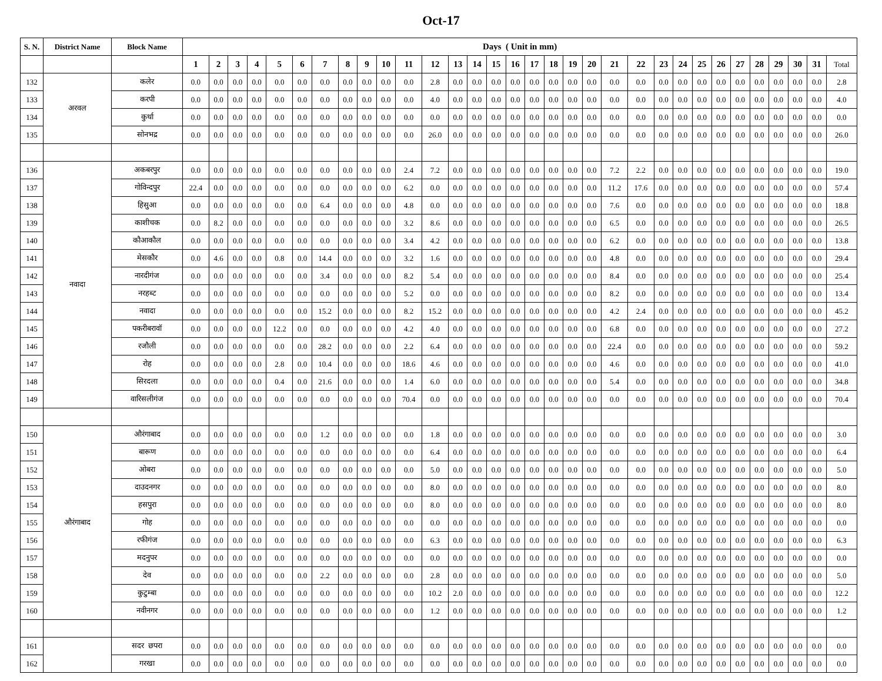Oct-17
| S. N. | District Name | Block Name | Days ( Unit in mm) | | | | | | | | | | | | | | | | | | | | | | | | | | | | | | | |
| --- | --- | --- | --- | --- | --- | --- | --- | --- | --- | --- | --- | --- | --- | --- | --- | --- | --- | --- | --- | --- | --- | --- | --- | --- | --- | --- | --- | --- | --- | --- | --- | --- | --- | --- |
| | | | 1 | 2 | 3 | 4 | 5 | 6 | 7 | 8 | 9 | 10 | 11 | 12 | 13 | 14 | 15 | 16 | 17 | 18 | 19 | 20 | 21 | 22 | 23 | 24 | 25 | 26 | 27 | 28 | 29 | 30 | 31 | Total |
| 132 | अरवल | कलेर | 0.0 | 0.0 | 0.0 | 0.0 | 0.0 | 0.0 | 0.0 | 0.0 | 0.0 | 0.0 | 0.0 | 2.8 | 0.0 | 0.0 | 0.0 | 0.0 | 0.0 | 0.0 | 0.0 | 0.0 | 0.0 | 0.0 | 0.0 | 0.0 | 0.0 | 0.0 | 0.0 | 0.0 | 0.0 | 0.0 | 0.0 | 2.8 |
| 133 | | करपी | 0.0 | 0.0 | 0.0 | 0.0 | 0.0 | 0.0 | 0.0 | 0.0 | 0.0 | 0.0 | 0.0 | 4.0 | 0.0 | 0.0 | 0.0 | 0.0 | 0.0 | 0.0 | 0.0 | 0.0 | 0.0 | 0.0 | 0.0 | 0.0 | 0.0 | 0.0 | 0.0 | 0.0 | 0.0 | 0.0 | 0.0 | 4.0 |
| 134 | | कुर्था | 0.0 | 0.0 | 0.0 | 0.0 | 0.0 | 0.0 | 0.0 | 0.0 | 0.0 | 0.0 | 0.0 | 0.0 | 0.0 | 0.0 | 0.0 | 0.0 | 0.0 | 0.0 | 0.0 | 0.0 | 0.0 | 0.0 | 0.0 | 0.0 | 0.0 | 0.0 | 0.0 | 0.0 | 0.0 | 0.0 | 0.0 | 0.0 |
| 135 | | सोनभद्र | 0.0 | 0.0 | 0.0 | 0.0 | 0.0 | 0.0 | 0.0 | 0.0 | 0.0 | 0.0 | 0.0 | 26.0 | 0.0 | 0.0 | 0.0 | 0.0 | 0.0 | 0.0 | 0.0 | 0.0 | 0.0 | 0.0 | 0.0 | 0.0 | 0.0 | 0.0 | 0.0 | 0.0 | 0.0 | 0.0 | 0.0 | 26.0 |
| 136 | नवादा | अकबरपुर | 0.0 | 0.0 | 0.0 | 0.0 | 0.0 | 0.0 | 0.0 | 0.0 | 0.0 | 0.0 | 2.4 | 7.2 | 0.0 | 0.0 | 0.0 | 0.0 | 0.0 | 0.0 | 0.0 | 0.0 | 7.2 | 2.2 | 0.0 | 0.0 | 0.0 | 0.0 | 0.0 | 0.0 | 0.0 | 0.0 | 0.0 | 19.0 |
| 137 | | गोविन्दपुर | 22.4 | 0.0 | 0.0 | 0.0 | 0.0 | 0.0 | 0.0 | 0.0 | 0.0 | 0.0 | 6.2 | 0.0 | 0.0 | 0.0 | 0.0 | 0.0 | 0.0 | 0.0 | 0.0 | 0.0 | 11.2 | 17.6 | 0.0 | 0.0 | 0.0 | 0.0 | 0.0 | 0.0 | 0.0 | 0.0 | 0.0 | 57.4 |
| 138 | | हिसुआ | 0.0 | 0.0 | 0.0 | 0.0 | 0.0 | 0.0 | 6.4 | 0.0 | 0.0 | 0.0 | 4.8 | 0.0 | 0.0 | 0.0 | 0.0 | 0.0 | 0.0 | 0.0 | 0.0 | 0.0 | 7.6 | 0.0 | 0.0 | 0.0 | 0.0 | 0.0 | 0.0 | 0.0 | 0.0 | 0.0 | 0.0 | 18.8 |
| 139 | | काशीचक | 0.0 | 8.2 | 0.0 | 0.0 | 0.0 | 0.0 | 0.0 | 0.0 | 0.0 | 0.0 | 3.2 | 8.6 | 0.0 | 0.0 | 0.0 | 0.0 | 0.0 | 0.0 | 0.0 | 0.0 | 6.5 | 0.0 | 0.0 | 0.0 | 0.0 | 0.0 | 0.0 | 0.0 | 0.0 | 0.0 | 0.0 | 26.5 |
| 140 | | कौआकौल | 0.0 | 0.0 | 0.0 | 0.0 | 0.0 | 0.0 | 0.0 | 0.0 | 0.0 | 0.0 | 3.4 | 4.2 | 0.0 | 0.0 | 0.0 | 0.0 | 0.0 | 0.0 | 0.0 | 0.0 | 6.2 | 0.0 | 0.0 | 0.0 | 0.0 | 0.0 | 0.0 | 0.0 | 0.0 | 0.0 | 0.0 | 13.8 |
| 141 | | मेसकौर | 0.0 | 4.6 | 0.0 | 0.0 | 0.8 | 0.0 | 14.4 | 0.0 | 0.0 | 0.0 | 3.2 | 1.6 | 0.0 | 0.0 | 0.0 | 0.0 | 0.0 | 0.0 | 0.0 | 0.0 | 4.8 | 0.0 | 0.0 | 0.0 | 0.0 | 0.0 | 0.0 | 0.0 | 0.0 | 0.0 | 0.0 | 29.4 |
| 142 | | नारदीगंज | 0.0 | 0.0 | 0.0 | 0.0 | 0.0 | 0.0 | 3.4 | 0.0 | 0.0 | 0.0 | 8.2 | 5.4 | 0.0 | 0.0 | 0.0 | 0.0 | 0.0 | 0.0 | 0.0 | 0.0 | 8.4 | 0.0 | 0.0 | 0.0 | 0.0 | 0.0 | 0.0 | 0.0 | 0.0 | 0.0 | 0.0 | 25.4 |
| 143 | | नरहब्ट | 0.0 | 0.0 | 0.0 | 0.0 | 0.0 | 0.0 | 0.0 | 0.0 | 0.0 | 0.0 | 5.2 | 0.0 | 0.0 | 0.0 | 0.0 | 0.0 | 0.0 | 0.0 | 0.0 | 0.0 | 8.2 | 0.0 | 0.0 | 0.0 | 0.0 | 0.0 | 0.0 | 0.0 | 0.0 | 0.0 | 0.0 | 13.4 |
| 144 | | नवादा | 0.0 | 0.0 | 0.0 | 0.0 | 0.0 | 0.0 | 15.2 | 0.0 | 0.0 | 0.0 | 8.2 | 15.2 | 0.0 | 0.0 | 0.0 | 0.0 | 0.0 | 0.0 | 0.0 | 0.0 | 4.2 | 2.4 | 0.0 | 0.0 | 0.0 | 0.0 | 0.0 | 0.0 | 0.0 | 0.0 | 0.0 | 45.2 |
| 145 | | पकरीबरावॉ | 0.0 | 0.0 | 0.0 | 0.0 | 12.2 | 0.0 | 0.0 | 0.0 | 0.0 | 0.0 | 4.2 | 4.0 | 0.0 | 0.0 | 0.0 | 0.0 | 0.0 | 0.0 | 0.0 | 0.0 | 6.8 | 0.0 | 0.0 | 0.0 | 0.0 | 0.0 | 0.0 | 0.0 | 0.0 | 0.0 | 0.0 | 27.2 |
| 146 | | रजौली | 0.0 | 0.0 | 0.0 | 0.0 | 0.0 | 0.0 | 28.2 | 0.0 | 0.0 | 0.0 | 2.2 | 6.4 | 0.0 | 0.0 | 0.0 | 0.0 | 0.0 | 0.0 | 0.0 | 0.0 | 22.4 | 0.0 | 0.0 | 0.0 | 0.0 | 0.0 | 0.0 | 0.0 | 0.0 | 0.0 | 0.0 | 59.2 |
| 147 | | रोह | 0.0 | 0.0 | 0.0 | 0.0 | 2.8 | 0.0 | 10.4 | 0.0 | 0.0 | 0.0 | 18.6 | 4.6 | 0.0 | 0.0 | 0.0 | 0.0 | 0.0 | 0.0 | 0.0 | 0.0 | 4.6 | 0.0 | 0.0 | 0.0 | 0.0 | 0.0 | 0.0 | 0.0 | 0.0 | 0.0 | 0.0 | 41.0 |
| 148 | | सिरदला | 0.0 | 0.0 | 0.0 | 0.0 | 0.4 | 0.0 | 21.6 | 0.0 | 0.0 | 0.0 | 1.4 | 6.0 | 0.0 | 0.0 | 0.0 | 0.0 | 0.0 | 0.0 | 0.0 | 0.0 | 5.4 | 0.0 | 0.0 | 0.0 | 0.0 | 0.0 | 0.0 | 0.0 | 0.0 | 0.0 | 0.0 | 34.8 |
| 149 | | वारिसलीगंज | 0.0 | 0.0 | 0.0 | 0.0 | 0.0 | 0.0 | 0.0 | 0.0 | 0.0 | 0.0 | 70.4 | 0.0 | 0.0 | 0.0 | 0.0 | 0.0 | 0.0 | 0.0 | 0.0 | 0.0 | 0.0 | 0.0 | 0.0 | 0.0 | 0.0 | 0.0 | 0.0 | 0.0 | 0.0 | 0.0 | 0.0 | 70.4 |
| 150 | औरंगाबाद | औरंगाबाद | 0.0 | 0.0 | 0.0 | 0.0 | 0.0 | 0.0 | 1.2 | 0.0 | 0.0 | 0.0 | 0.0 | 1.8 | 0.0 | 0.0 | 0.0 | 0.0 | 0.0 | 0.0 | 0.0 | 0.0 | 0.0 | 0.0 | 0.0 | 0.0 | 0.0 | 0.0 | 0.0 | 0.0 | 0.0 | 0.0 | 0.0 | 3.0 |
| 151 | | बारूण | 0.0 | 0.0 | 0.0 | 0.0 | 0.0 | 0.0 | 0.0 | 0.0 | 0.0 | 0.0 | 0.0 | 6.4 | 0.0 | 0.0 | 0.0 | 0.0 | 0.0 | 0.0 | 0.0 | 0.0 | 0.0 | 0.0 | 0.0 | 0.0 | 0.0 | 0.0 | 0.0 | 0.0 | 0.0 | 0.0 | 0.0 | 6.4 |
| 152 | | ओबरा | 0.0 | 0.0 | 0.0 | 0.0 | 0.0 | 0.0 | 0.0 | 0.0 | 0.0 | 0.0 | 0.0 | 5.0 | 0.0 | 0.0 | 0.0 | 0.0 | 0.0 | 0.0 | 0.0 | 0.0 | 0.0 | 0.0 | 0.0 | 0.0 | 0.0 | 0.0 | 0.0 | 0.0 | 0.0 | 0.0 | 0.0 | 5.0 |
| 153 | | दाउदनगर | 0.0 | 0.0 | 0.0 | 0.0 | 0.0 | 0.0 | 0.0 | 0.0 | 0.0 | 0.0 | 0.0 | 8.0 | 0.0 | 0.0 | 0.0 | 0.0 | 0.0 | 0.0 | 0.0 | 0.0 | 0.0 | 0.0 | 0.0 | 0.0 | 0.0 | 0.0 | 0.0 | 0.0 | 0.0 | 0.0 | 0.0 | 8.0 |
| 154 | | हसपुरा | 0.0 | 0.0 | 0.0 | 0.0 | 0.0 | 0.0 | 0.0 | 0.0 | 0.0 | 0.0 | 0.0 | 8.0 | 0.0 | 0.0 | 0.0 | 0.0 | 0.0 | 0.0 | 0.0 | 0.0 | 0.0 | 0.0 | 0.0 | 0.0 | 0.0 | 0.0 | 0.0 | 0.0 | 0.0 | 0.0 | 0.0 | 8.0 |
| 155 | | गोह | 0.0 | 0.0 | 0.0 | 0.0 | 0.0 | 0.0 | 0.0 | 0.0 | 0.0 | 0.0 | 0.0 | 0.0 | 0.0 | 0.0 | 0.0 | 0.0 | 0.0 | 0.0 | 0.0 | 0.0 | 0.0 | 0.0 | 0.0 | 0.0 | 0.0 | 0.0 | 0.0 | 0.0 | 0.0 | 0.0 | 0.0 | 0.0 |
| 156 | | रफीगंज | 0.0 | 0.0 | 0.0 | 0.0 | 0.0 | 0.0 | 0.0 | 0.0 | 0.0 | 0.0 | 0.0 | 6.3 | 0.0 | 0.0 | 0.0 | 0.0 | 0.0 | 0.0 | 0.0 | 0.0 | 0.0 | 0.0 | 0.0 | 0.0 | 0.0 | 0.0 | 0.0 | 0.0 | 0.0 | 0.0 | 0.0 | 6.3 |
| 157 | | मदनुपर | 0.0 | 0.0 | 0.0 | 0.0 | 0.0 | 0.0 | 0.0 | 0.0 | 0.0 | 0.0 | 0.0 | 0.0 | 0.0 | 0.0 | 0.0 | 0.0 | 0.0 | 0.0 | 0.0 | 0.0 | 0.0 | 0.0 | 0.0 | 0.0 | 0.0 | 0.0 | 0.0 | 0.0 | 0.0 | 0.0 | 0.0 | 0.0 |
| 158 | | देव | 0.0 | 0.0 | 0.0 | 0.0 | 0.0 | 0.0 | 2.2 | 0.0 | 0.0 | 0.0 | 0.0 | 2.8 | 0.0 | 0.0 | 0.0 | 0.0 | 0.0 | 0.0 | 0.0 | 0.0 | 0.0 | 0.0 | 0.0 | 0.0 | 0.0 | 0.0 | 0.0 | 0.0 | 0.0 | 0.0 | 0.0 | 5.0 |
| 159 | | कुटुम्बा | 0.0 | 0.0 | 0.0 | 0.0 | 0.0 | 0.0 | 0.0 | 0.0 | 0.0 | 0.0 | 0.0 | 10.2 | 2.0 | 0.0 | 0.0 | 0.0 | 0.0 | 0.0 | 0.0 | 0.0 | 0.0 | 0.0 | 0.0 | 0.0 | 0.0 | 0.0 | 0.0 | 0.0 | 0.0 | 0.0 | 0.0 | 12.2 |
| 160 | | नवीनगर | 0.0 | 0.0 | 0.0 | 0.0 | 0.0 | 0.0 | 0.0 | 0.0 | 0.0 | 0.0 | 0.0 | 1.2 | 0.0 | 0.0 | 0.0 | 0.0 | 0.0 | 0.0 | 0.0 | 0.0 | 0.0 | 0.0 | 0.0 | 0.0 | 0.0 | 0.0 | 0.0 | 0.0 | 0.0 | 0.0 | 0.0 | 1.2 |
| 161 | | सदर छपरा | 0.0 | 0.0 | 0.0 | 0.0 | 0.0 | 0.0 | 0.0 | 0.0 | 0.0 | 0.0 | 0.0 | 0.0 | 0.0 | 0.0 | 0.0 | 0.0 | 0.0 | 0.0 | 0.0 | 0.0 | 0.0 | 0.0 | 0.0 | 0.0 | 0.0 | 0.0 | 0.0 | 0.0 | 0.0 | 0.0 | 0.0 | 0.0 |
| 162 | | गरखा | 0.0 | 0.0 | 0.0 | 0.0 | 0.0 | 0.0 | 0.0 | 0.0 | 0.0 | 0.0 | 0.0 | 0.0 | 0.0 | 0.0 | 0.0 | 0.0 | 0.0 | 0.0 | 0.0 | 0.0 | 0.0 | 0.0 | 0.0 | 0.0 | 0.0 | 0.0 | 0.0 | 0.0 | 0.0 | 0.0 | 0.0 | 0.0 |